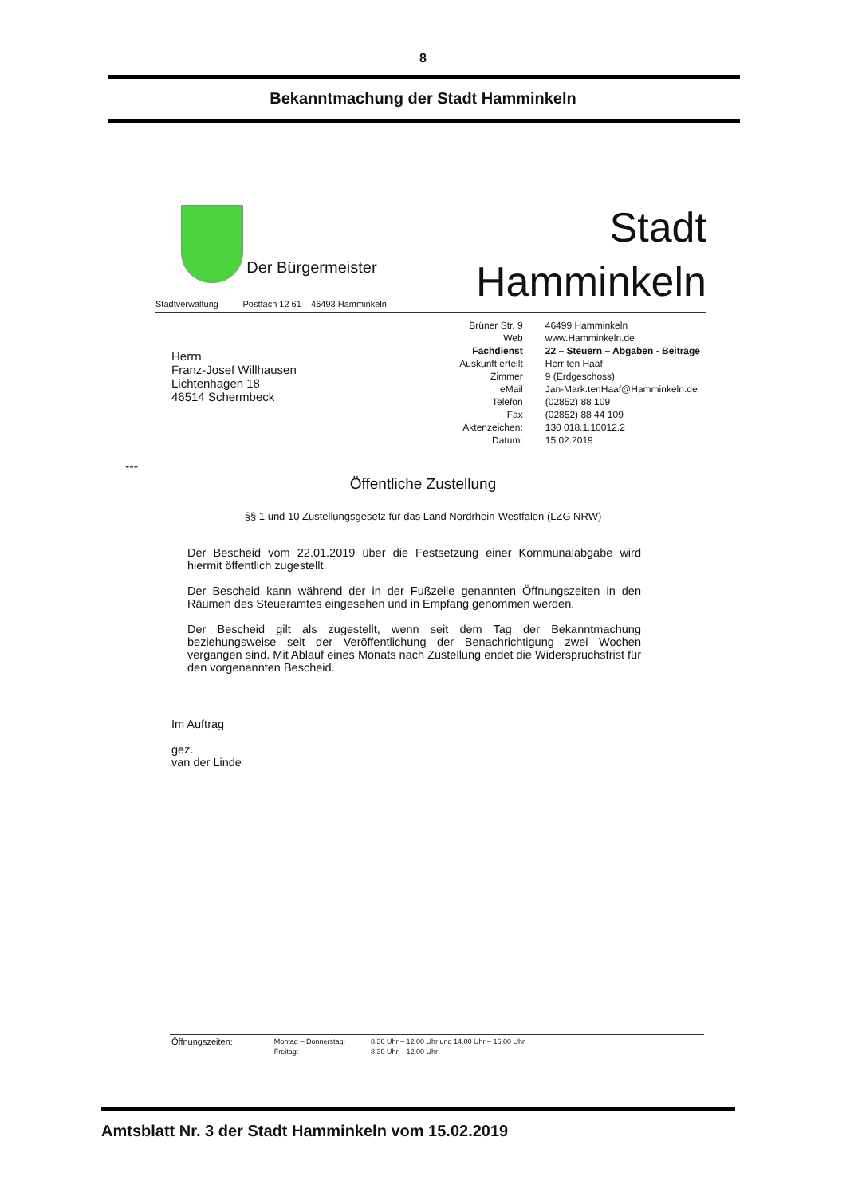8
Bekanntmachung der Stadt Hamminkeln
Stadtverwaltung Postfach 12 61 46493 Hamminkeln
Der Bürgermeister
Stadt
Hamminkeln
Herrn
Franz-Josef Willhausen
Lichtenhagen 18
46514 Schermbeck
| Brüner Str. 9 | 46499 Hamminkeln |
| Web | www.Hamminkeln.de |
| Fachdienst | 22 – Steuern – Abgaben - Beiträge |
| Auskunft erteilt | Herr ten Haaf |
| Zimmer | 9 (Erdgeschoss) |
| eMail | Jan-Mark.tenHaaf@Hamminkeln.de |
| Telefon | (02852) 88 109 |
| Fax | (02852) 88 44 109 |
| Aktenzeichen: | 130 018.1.10012.2 |
| Datum: | 15.02.2019 |
---
Öffentliche Zustellung
§§ 1 und 10 Zustellungsgesetz für das Land Nordrhein-Westfalen (LZG NRW)
Der Bescheid vom 22.01.2019 über die Festsetzung einer Kommunalabgabe wird hiermit öffentlich zugestellt.
Der Bescheid kann während der in der Fußzeile genannten Öffnungszeiten in den Räumen des Steueramtes eingesehen und in Empfang genommen werden.
Der Bescheid gilt als zugestellt, wenn seit dem Tag der Bekanntmachung beziehungsweise seit der Veröffentlichung der Benachrichtigung zwei Wochen vergangen sind. Mit Ablauf eines Monats nach Zustellung endet die Widerspruchsfrist für den vorgenannten Bescheid.
Im Auftrag
gez.
van der Linde
| Öffnungszeiten: | Montag – Donnerstag: | 8.30 Uhr – 12.00 Uhr und 14.00 Uhr – 16.00 Uhr |
| | Freitag: | 8.30 Uhr – 12.00 Uhr |
Amtsblatt Nr. 3 der Stadt Hamminkeln vom 15.02.2019